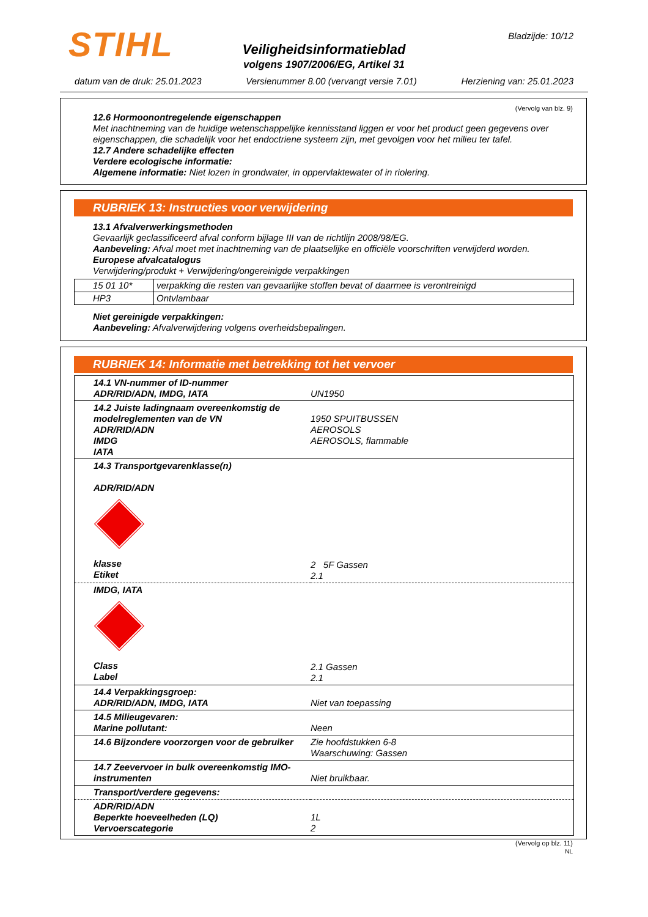STIHL Bladzijde: 10/12
Veiligheidsinformatieblad
volgens 1907/2006/EG, Artikel 31
datum van de druk: 25.01.2023 Versienummer 8.00 (vervangt versie 7.01) Herziening van: 25.01.2023
(Vervolg van blz. 9)
12.6 Hormoonontregelende eigenschappen
Met inachtneming van de huidige wetenschappelijke kennisstand liggen er voor het product geen gegevens over eigenschappen, die schadelijk voor het endoctriene systeem zijn, met gevolgen voor het milieu ter tafel.
12.7 Andere schadelijke effecten
Verdere ecologische informatie:
Algemene informatie: Niet lozen in grondwater, in oppervlaktewater of in riolering.
RUBRIEK 13: Instructies voor verwijdering
13.1 Afvalverwerkingsmethoden
Gevaarlijk geclassificeerd afval conform bijlage III van de richtlijn 2008/98/EG.
Aanbeveling: Afval moet met inachtneming van de plaatselijke en officiële voorschriften verwijderd worden.
Europese afvalcatalogus
Verwijdering/produkt + Verwijdering/ongereinigde verpakkingen
| 15 01 10* | verpakking die resten van gevaarlijke stoffen bevat of daarmee is verontreinigd |
| HP3 | Ontvlambaar |
Niet gereinigde verpakkingen:
Aanbeveling: Afvalverwijdering volgens overheidsbepalingen.
RUBRIEK 14: Informatie met betrekking tot het vervoer
| 14.1 VN-nummer of ID-nummer ADR/RID/ADN, IMDG, IATA | UN1950 |
| 14.2 Juiste ladingnaam overeenkomstig de modelreglementen van de VN ADR/RID/ADN IMDG IATA | 1950 SPUITBUSSEN AEROSOLS AEROSOLS, flammable |
| 14.3 Transportgevarenklasse(n) ADR/RID/ADN klasse Etiket | 2 5F Gassen 2.1 |
| IMDG, IATA Class Label | 2.1 Gassen 2.1 |
| 14.4 Verpakkingsgroep: ADR/RID/ADN, IMDG, IATA | Niet van toepassing |
| 14.5 Milieugevaren: Marine pollutant: | Neen |
| 14.6 Bijzondere voorzorgen voor de gebruiker | Zie hoofdstukken 6-8 Waarschuwing: Gassen |
| 14.7 Zeevervoer in bulk overeenkomstig IMO-instrumenten | Niet bruikbaar. |
| Transport/verdere gegevens: | |
| ADR/RID/ADN Beperkte hoeveelheden (LQ) Vervoerscategorie | 1L 2 |
(Vervolg op blz. 11)
NL